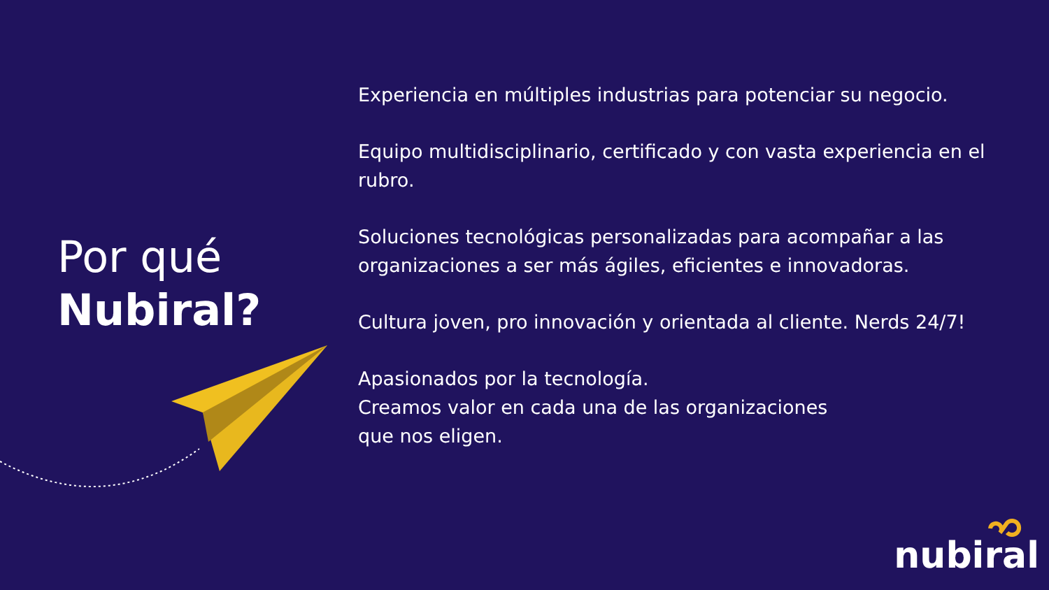Por qué
Nubiral?
Experiencia en múltiples industrias para potenciar su negocio.
Equipo multidisciplinario, certificado y con vasta experiencia en el rubro.
Soluciones tecnológicas personalizadas para acompañar a las organizaciones a ser más ágiles, eficientes e innovadoras.
Cultura joven, pro innovación y orientada al cliente. Nerds 24/7!
Apasionados por la tecnología.
Creamos valor en cada una de las organizaciones
que nos eligen.
nubiral